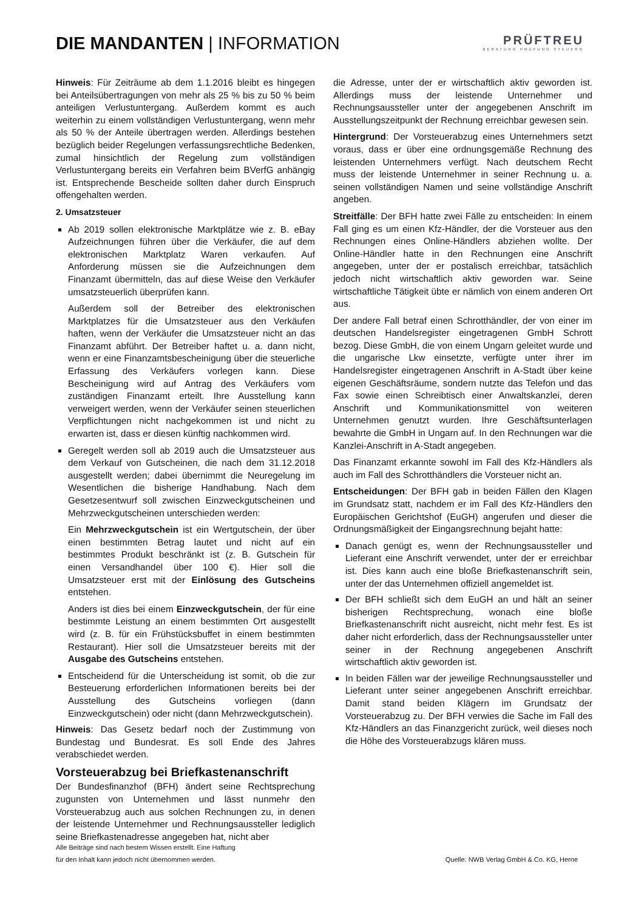DIE MANDANTEN | INFORMATION
PRÜFTREU
BERATUNG PRÜFUNG STEUERN
Hinweis: Für Zeiträume ab dem 1.1.2016 bleibt es hingegen bei Anteilsübertragungen von mehr als 25 % bis zu 50 % beim anteiligen Verlustuntergang. Außerdem kommt es auch weiterhin zu einem vollständigen Verlustuntergang, wenn mehr als 50 % der Anteile übertragen werden. Allerdings bestehen bezüglich beider Regelungen verfassungsrechtliche Bedenken, zumal hinsichtlich der Regelung zum vollständigen Verlustuntergang bereits ein Verfahren beim BVerfG anhängig ist. Entsprechende Bescheide sollten daher durch Einspruch offengehalten werden.
2. Umsatzsteuer
Ab 2019 sollen elektronische Marktplätze wie z. B. eBay Aufzeichnungen führen über die Verkäufer, die auf dem elektronischen Marktplatz Waren verkaufen. Auf Anforderung müssen sie die Aufzeichnungen dem Finanzamt übermitteln, das auf diese Weise den Verkäufer umsatzsteuerlich überprüfen kann.
Außerdem soll der Betreiber des elektronischen Marktplatzes für die Umsatzsteuer aus den Verkäufen haften, wenn der Verkäufer die Umsatzsteuer nicht an das Finanzamt abführt. Der Betreiber haftet u. a. dann nicht, wenn er eine Finanzamtsbescheinigung über die steuerliche Erfassung des Verkäufers vorlegen kann. Diese Bescheinigung wird auf Antrag des Verkäufers vom zuständigen Finanzamt erteilt. Ihre Ausstellung kann verweigert werden, wenn der Verkäufer seinen steuerlichen Verpflichtungen nicht nachgekommen ist und nicht zu erwarten ist, dass er diesen künftig nachkommen wird.
Geregelt werden soll ab 2019 auch die Umsatzsteuer aus dem Verkauf von Gutscheinen, die nach dem 31.12.2018 ausgestellt werden; dabei übernimmt die Neuregelung im Wesentlichen die bisherige Handhabung. Nach dem Gesetzesentwurf soll zwischen Einzweckgutscheinen und Mehrzweckgutscheinen unterschieden werden:
Ein Mehrzweckgutschein ist ein Wertgutschein, der über einen bestimmten Betrag lautet und nicht auf ein bestimmtes Produkt beschränkt ist (z. B. Gutschein für einen Versandhandel über 100 €). Hier soll die Umsatzsteuer erst mit der Einlösung des Gutscheins entstehen.
Anders ist dies bei einem Einzweckgutschein, der für eine bestimmte Leistung an einem bestimmten Ort ausgestellt wird (z. B. für ein Frühstücksbuffet in einem bestimmten Restaurant). Hier soll die Umsatzsteuer bereits mit der Ausgabe des Gutscheins entstehen.
Entscheidend für die Unterscheidung ist somit, ob die zur Besteuerung erforderlichen Informationen bereits bei der Ausstellung des Gutscheins vorliegen (dann Einzweckgutschein) oder nicht (dann Mehrzweckgutschein).
Hinweis: Das Gesetz bedarf noch der Zustimmung von Bundestag und Bundesrat. Es soll Ende des Jahres verabschiedet werden.
Vorsteuerabzug bei Briefkastenanschrift
Der Bundesfinanzhof (BFH) ändert seine Rechtsprechung zugunsten von Unternehmen und lässt nunmehr den Vorsteuerabzug auch aus solchen Rechnungen zu, in denen der leistende Unternehmer und Rechnungsaussteller lediglich seine Briefkastenadresse angegeben hat, nicht aber
die Adresse, unter der er wirtschaftlich aktiv geworden ist. Allerdings muss der leistende Unternehmer und Rechnungsaussteller unter der angegebenen Anschrift im Ausstellungszeitpunkt der Rechnung erreichbar gewesen sein.
Hintergrund: Der Vorsteuerabzug eines Unternehmers setzt voraus, dass er über eine ordnungsgemäße Rechnung des leistenden Unternehmers verfügt. Nach deutschem Recht muss der leistende Unternehmer in seiner Rechnung u. a. seinen vollständigen Namen und seine vollständige Anschrift angeben.
Streitfälle: Der BFH hatte zwei Fälle zu entscheiden: In einem Fall ging es um einen Kfz-Händler, der die Vorsteuer aus den Rechnungen eines Online-Händlers abziehen wollte. Der Online-Händler hatte in den Rechnungen eine Anschrift angegeben, unter der er postalisch erreichbar, tatsächlich jedoch nicht wirtschaftlich aktiv geworden war. Seine wirtschaftliche Tätigkeit übte er nämlich von einem anderen Ort aus.
Der andere Fall betraf einen Schrotthändler, der von einer im deutschen Handelsregister eingetragenen GmbH Schrott bezog. Diese GmbH, die von einem Ungarn geleitet wurde und die ungarische Lkw einsetzte, verfügte unter ihrer im Handelsregister eingetragenen Anschrift in A-Stadt über keine eigenen Geschäftsräume, sondern nutzte das Telefon und das Fax sowie einen Schreibtisch einer Anwaltskanzlei, deren Anschrift und Kommunikationsmittel von weiteren Unternehmen genutzt wurden. Ihre Geschäftsunterlagen bewahrte die GmbH in Ungarn auf. In den Rechnungen war die Kanzlei-Anschrift in A-Stadt angegeben.
Das Finanzamt erkannte sowohl im Fall des Kfz-Händlers als auch im Fall des Schrotthändlers die Vorsteuer nicht an.
Entscheidungen: Der BFH gab in beiden Fällen den Klagen im Grundsatz statt, nachdem er im Fall des Kfz-Händlers den Europäischen Gerichtshof (EuGH) angerufen und dieser die Ordnungsmäßigkeit der Eingangsrechnung bejaht hatte:
Danach genügt es, wenn der Rechnungsaussteller und Lieferant eine Anschrift verwendet, unter der er erreichbar ist. Dies kann auch eine bloße Briefkastenanschrift sein, unter der das Unternehmen offiziell angemeldet ist.
Der BFH schließt sich dem EuGH an und hält an seiner bisherigen Rechtsprechung, wonach eine bloße Briefkastenanschrift nicht ausreicht, nicht mehr fest. Es ist daher nicht erforderlich, dass der Rechnungsaussteller unter seiner in der Rechnung angegebenen Anschrift wirtschaftlich aktiv geworden ist.
In beiden Fällen war der jeweilige Rechnungsaussteller und Lieferant unter seiner angegebenen Anschrift erreichbar. Damit stand beiden Klägern im Grundsatz der Vorsteuerabzug zu. Der BFH verwies die Sache im Fall des Kfz-Händlers an das Finanzgericht zurück, weil dieses noch die Höhe des Vorsteuerabzugs klären muss.
Alle Beiträge sind nach bestem Wissen erstellt. Eine Haftung
für den Inhalt kann jedoch nicht übernommen werden.
Quelle: NWB Verlag GmbH & Co. KG, Herne